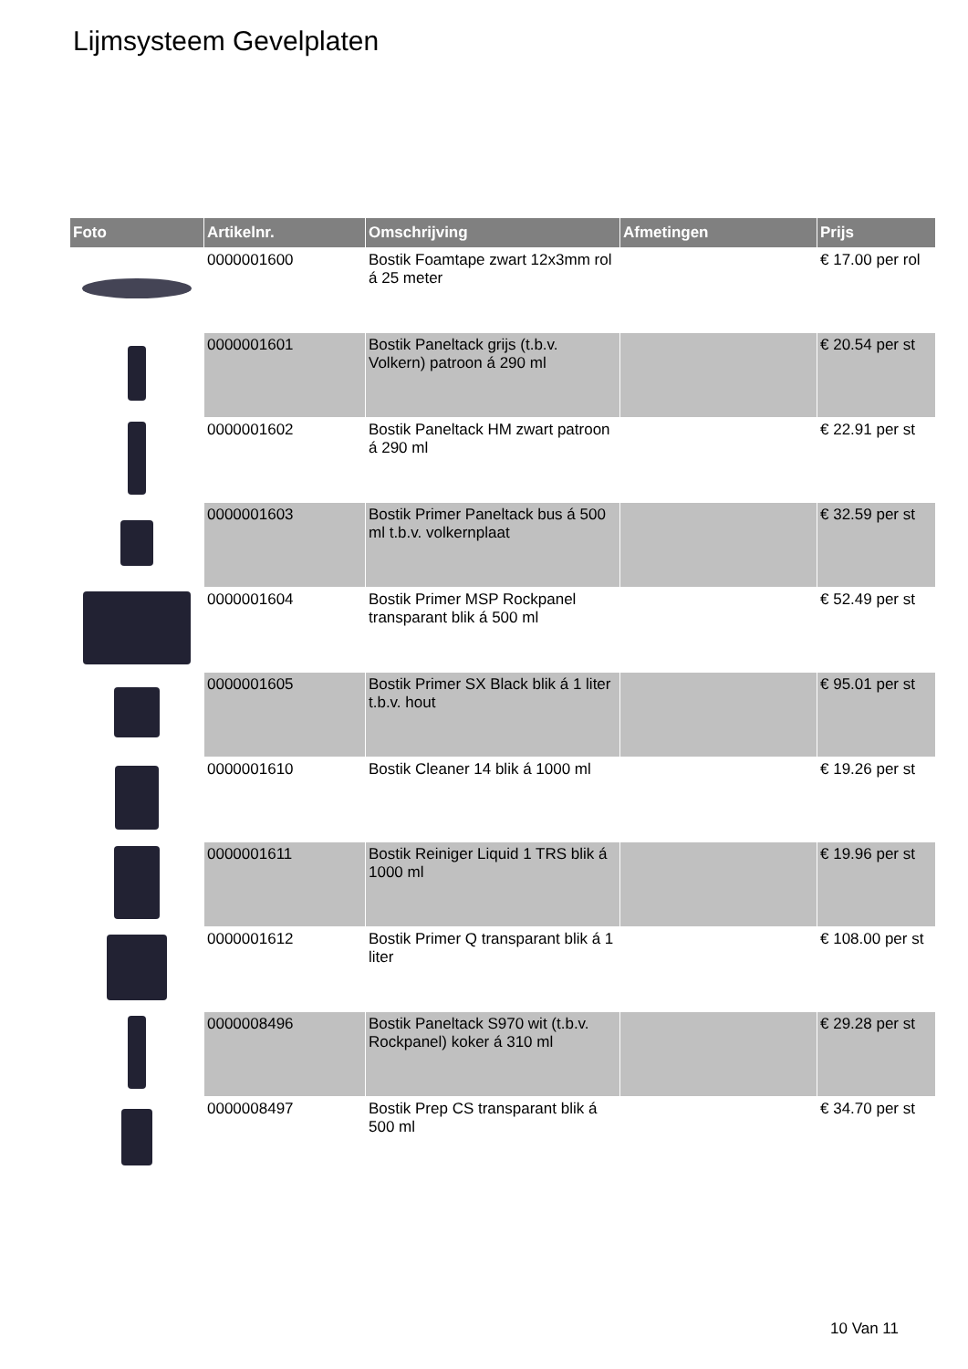Lijmsysteem Gevelplaten
| Foto | Artikelnr. | Omschrijving | Afmetingen | Prijs |
| --- | --- | --- | --- | --- |
| | 0000001600 | Bostik Foamtape zwart 12x3mm rol á 25 meter | | € 17.00 per rol |
| | 0000001601 | Bostik Paneltack grijs (t.b.v. Volkern) patroon á 290 ml | | € 20.54 per st |
| | 0000001602 | Bostik Paneltack HM zwart patroon á 290 ml | | € 22.91 per st |
| | 0000001603 | Bostik Primer Paneltack bus á 500 ml t.b.v. volkernplaat | | € 32.59 per st |
| | 0000001604 | Bostik Primer MSP Rockpanel transparant blik á 500 ml | | € 52.49 per st |
| | 0000001605 | Bostik Primer SX Black blik á 1 liter t.b.v. hout | | € 95.01 per st |
| | 0000001610 | Bostik Cleaner 14 blik á 1000 ml | | € 19.26 per st |
| | 0000001611 | Bostik Reiniger Liquid 1 TRS blik á 1000 ml | | € 19.96 per st |
| | 0000001612 | Bostik Primer Q transparant blik á 1 liter | | € 108.00 per st |
| | 0000008496 | Bostik Paneltack S970 wit (t.b.v. Rockpanel) koker á 310 ml | | € 29.28 per st |
| | 0000008497 | Bostik Prep CS transparant blik á 500 ml | | € 34.70 per st |
10 Van 11